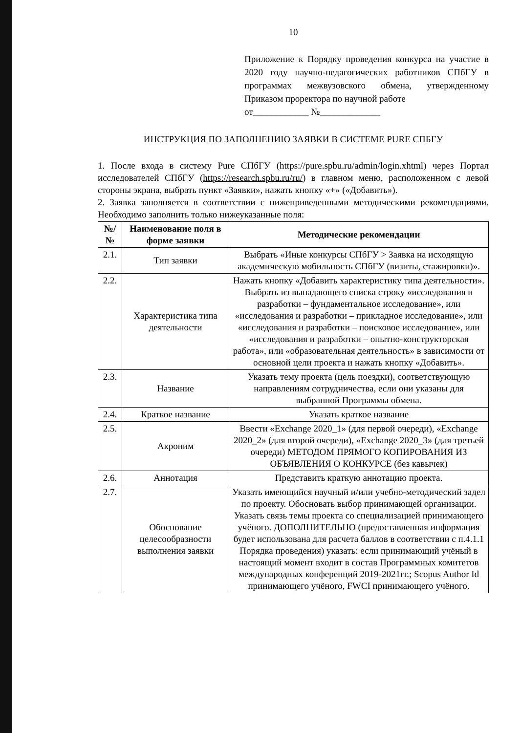10
Приложение к Порядку проведения конкурса на участие в 2020 году научно-педагогических работников СПбГУ в программах межвузовского обмена, утвержденному Приказом проректора по научной работе
от____________ №_____________
ИНСТРУКЦИЯ ПО ЗАПОЛНЕНИЮ ЗАЯВКИ В СИСТЕМЕ PURE СПБГУ
1. После входа в систему Pure СПбГУ (https://pure.spbu.ru/admin/login.xhtml) через Портал исследователей СПбГУ (https://research.spbu.ru/ru/) в главном меню, расположенном с левой стороны экрана, выбрать пункт «Заявки», нажать кнопку «+» («Добавить»).
2. Заявка заполняется в соответствии с нижеприведенными методическими рекомендациями. Необходимо заполнить только нижеуказанные поля:
| №/ № | Наименование поля в форме заявки | Методические рекомендации |
| --- | --- | --- |
| 2.1. | Тип заявки | Выбрать «Иные конкурсы СПбГУ > Заявка на исходящую академическую мобильность СПбГУ (визиты, стажировки)». |
| 2.2. | Характеристика типа деятельности | Нажать кнопку «Добавить характеристику типа деятельности». Выбрать из выпадающего списка строку «исследования и разработки – фундаментальное исследование», или «исследования и разработки – прикладное исследование», или «исследования и разработки – поисковое исследование», или «исследования и разработки – опытно-конструкторская работа», или «образовательная деятельность» в зависимости от основной цели проекта и нажать кнопку «Добавить». |
| 2.3. | Название | Указать тему проекта (цель поездки), соответствующую направлениям сотрудничества, если они указаны для выбранной Программы обмена. |
| 2.4. | Краткое название | Указать краткое название |
| 2.5. | Акроним | Ввести «Exchange 2020_1» (для первой очереди), «Exchange 2020_2» (для второй очереди), «Exchange 2020_3» (для третьей очереди) МЕТОДОМ ПРЯМОГО КОПИРОВАНИЯ ИЗ ОБЪЯВЛЕНИЯ О КОНКУРСЕ (без кавычек) |
| 2.6. | Аннотация | Представить краткую аннотацию проекта. |
| 2.7. | Обоснование целесообразности выполнения заявки | Указать имеющийся научный и/или учебно-методический задел по проекту. Обосновать выбор принимающей организации. Указать связь темы проекта со специализацией принимающего учёного. ДОПОЛНИТЕЛЬНО (предоставленная информация будет использована для расчета баллов в соответствии с п.4.1.1 Порядка проведения) указать: если принимающий учёный в настоящий момент входит в состав Программных комитетов международных конференций 2019-2021гг.; Scopus Author Id принимающего учёного, FWCI принимающего учёного. |